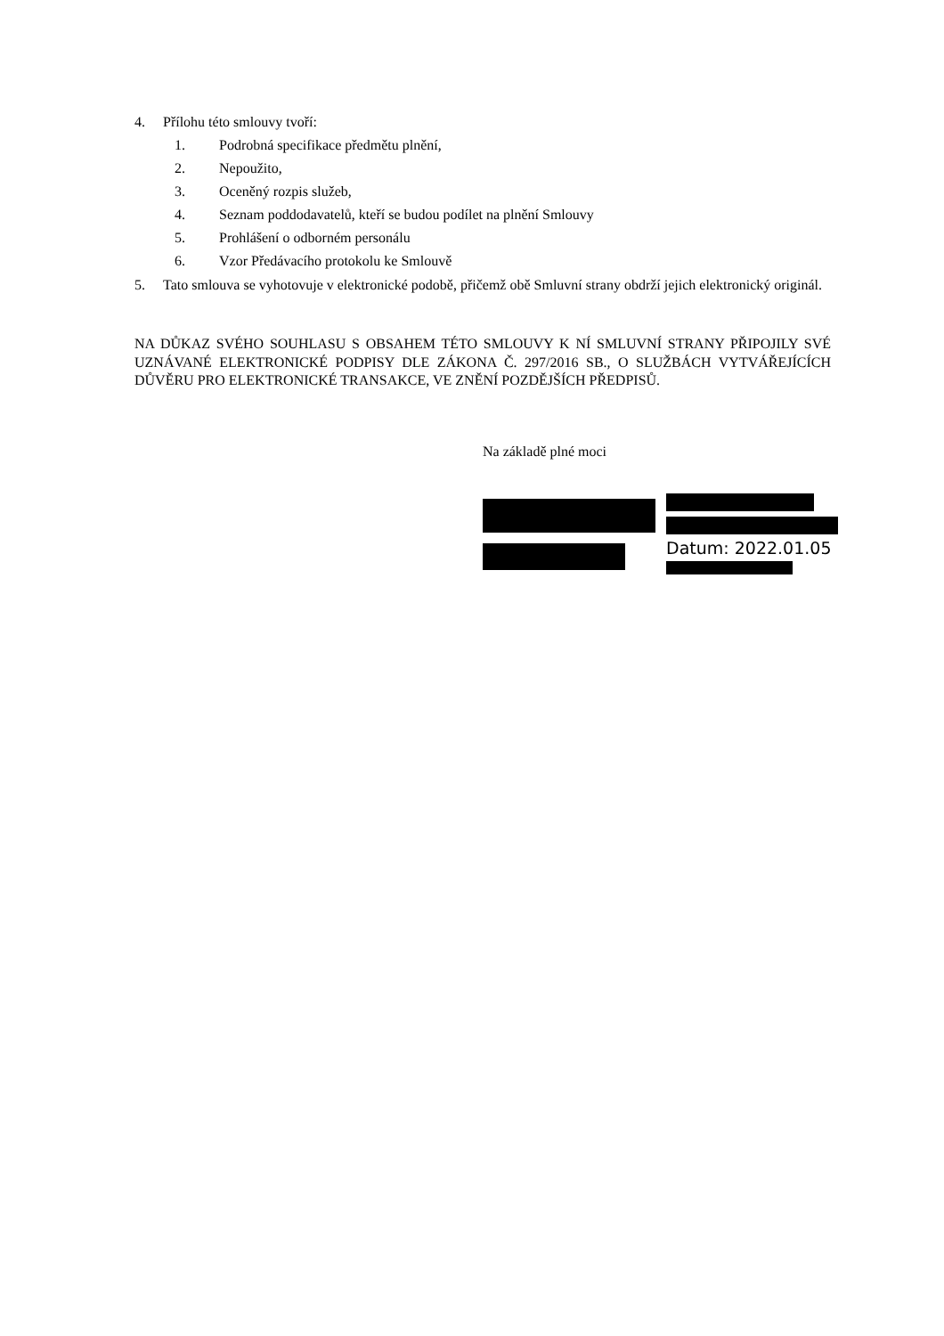4. Přílohu této smlouvy tvoří:
1. Podrobná specifikace předmětu plnění,
2. Nepoužito,
3. Oceněný rozpis služeb,
4. Seznam poddodavatelů, kteří se budou podílet na plnění Smlouvy
5. Prohlášení o odborném personálu
6. Vzor Předávacího protokolu ke Smlouvě
5. Tato smlouva se vyhotovuje v elektronické podobě, přičemž obě Smluvní strany obdrží jejich elektronický originál.
NA DŮKAZ SVÉHO SOUHLASU S OBSAHEM TÉTO SMLOUVY K NÍ SMLUVNÍ STRANY PŘIPOJILY SVÉ UZNÁVANÉ ELEKTRONICKÉ PODPISY DLE ZÁKONA Č. 297/2016 SB., O SLUŽBÁCH VYTVÁŘEJÍCÍCH DŮVĚRU PRO ELEKTRONICKÉ TRANSAKCE, VE ZNĚNÍ POZDĚJŠÍCH PŘEDPISŮ.
Na základě plné moci
Datum: 2022.01.05